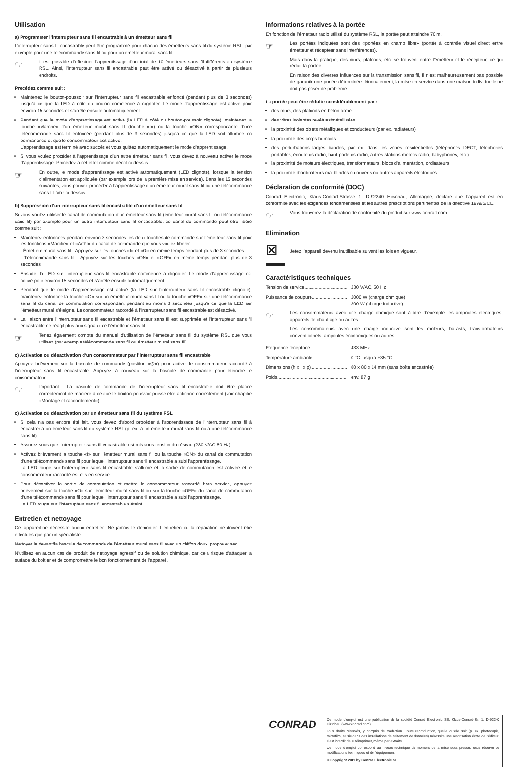Utilisation
a) Programmer l’interrupteur sans fil encastrable à un émetteur sans fil
L’interrupteur sans fil encastrable peut être programmé pour chacun des émetteurs sans fil du système RSL, par exemple pour une télécommande sans fil ou pour un émetteur mural sans fil.
☞
Il est possible d’effectuer l’apprentissage d’un total de 10 émetteurs sans fil différents du système RSL. Ainsi, l’interrupteur sans fil encastrable peut être activé ou désactivé à partir de plusieurs endroits.
Procédez comme suit :
Maintenez le bouton-poussoir sur l’interrupteur sans fil encastrable enfoncé (pendant plus de 3 secondes) jusqu’à ce que la LED à côté du bouton commence à clignoter. Le mode d’apprentissage est activé pour environ 15 secondes et s’arrête ensuite automatiquement.
Pendant que le mode d’apprentissage est activé (la LED à côté du bouton-poussoir clignote), maintenez la touche «Marche» d’un émetteur mural sans fil (touche «I») ou la touche «ON» correspondante d’une télécommande sans fil enfoncée (pendant plus de 3 secondes) jusqu’à ce que la LED soit allumée en permanence et que le consommateur soit activé.
L’apprentissage est terminé avec succès et vous quittez automatiquement le mode d’apprentissage.
Si vous voulez procéder à l’apprentissage d’un autre émetteur sans fil, vous devez à nouveau activer le mode d’apprentissage. Procédez à cet effet comme décrit ci-dessus.
☞
En outre, le mode d’apprentissage est activé automatiquement (LED clignote), lorsque la tension d’alimentation est appliquée (par exemple lors de la première mise en service). Dans les 15 secondes suivantes, vous pouvez procéder à l’apprentissage d’un émetteur mural sans fil ou une télécommande sans fil. Voir ci-dessus.
b) Suppression d’un interrupteur sans fil encastrable d’un émetteur sans fil
Si vous voulez utiliser le canal de commutation d’un émetteur sans fil (émetteur mural sans fil ou télécommande sans fil) par exemple pour un autre interrupteur sans fil encastrable, ce canal de commande peut être libéré comme suit :
Maintenez enfoncées pendant environ 3 secondes les deux touches de commande sur l’émetteur sans fil pour les fonctions «Marche» et «Arrêt» du canal de commande que vous voulez libérer.
- Émetteur mural sans fil : Appuyez sur les touches «I» et «O» en même temps pendant plus de 3 secondes
- Télécommande sans fil : Appuyez sur les touches «ON» et «OFF» en même temps pendant plus de 3 secondes
Ensuite, la LED sur l’interrupteur sans fil encastrable commence à clignoter. Le mode d’apprentissage est activé pour environ 15 secondes et s’arrête ensuite automatiquement.
Pendant que le mode d’apprentissage est activé (la LED sur l’interrupteur sans fil encastrable clignote), maintenez enfoncée la touche «O» sur un émetteur mural sans fil ou la touche «OFF» sur une télécommande sans fil du canal de commutation correspondant pendant au moins 3 secondes jusqu’à ce que la LED sur l’émetteur mural s’éteigne. Le consommateur raccordé à l’interrupteur sans fil encastrable est désactivé.
La liaison entre l’interrupteur sans fil encastrable et l’émetteur sans fil est supprimée et l’interrupteur sans fil encastrable ne réagit plus aux signaux de l’émetteur sans fil.
☞
Tenez également compte du manuel d’utilisation de l’émetteur sans fil du système RSL que vous utilisez (par exemple télécommande sans fil ou émetteur mural sans fil).
c) Activation ou désactivation d’un consommateur par l’interrupteur sans fil encastrable
Appuyez brièvement sur la bascule de commande (position «⏻») pour activer le consommateur raccordé à l’interrupteur sans fil encastrable. Appuyez à nouveau sur la bascule de commande pour éteindre le consommateur.
☞
Important : La bascule de commande de l’interrupteur sans fil encastrable doit être placée correctement de manière à ce que le bouton poussoir puisse être actionné correctement (voir chapitre «Montage et raccordement»).
c) Activation ou désactivation par un émetteur sans fil du système RSL
Si cela n’a pas encore été fait, vous devez d’abord procéder à l’apprentissage de l’interrupteur sans fil à encastrer à un émetteur sans fil du système RSL (p. ex. à un émetteur mural sans fil ou à une télécommande sans fil).
Assurez-vous que l’interrupteur sans fil encastrable est mis sous tension du réseau (230 V/AC 50 Hz).
Activez brièvement la touche «I» sur l’émetteur mural sans fil ou la touche «ON» du canal de commutation d’une télécommande sans fil pour lequel l’interrupteur sans fil encastrable a subi l’apprentissage.
La LED rouge sur l’interrupteur sans fil encastrable s’allume et la sortie de commutation est activée et le consommateur raccordé est mis en service.
Pour désactiver la sortie de commutation et mettre le consommateur raccordé hors service, appuyez brièvement sur la touche «O» sur l’émetteur mural sans fil ou sur la touche «OFF» du canal de commutation d’une télécommande sans fil pour lequel l’interrupteur sans fil encastrable a subi l’apprentissage.
La LED rouge sur l’interrupteur sans fil encastrable s’éteint.
Entretien et nettoyage
Cet appareil ne nécessite aucun entretien. Ne jamais le démonter. L’entretien ou la réparation ne doivent être effectués que par un spécialiste.
Nettoyer le devant/la bascule de commande de l’émetteur mural sans fil avec un chiffon doux, propre et sec.
N’utilisez en aucun cas de produit de nettoyage agressif ou de solution chimique, car cela risque d’attaquer la surface du boîtier et de compromettre le bon fonctionnement de l’appareil.
Informations relatives à la portée
En fonction de l’émetteur radio utilisé du système RSL, la portée peut atteindre 70 m.
☞
Les portées indiquées sont des «portées en champ libre» (portée à contrôle visuel direct entre émetteur et récepteur sans interférences).
Mais dans la pratique, des murs, plafonds, etc. se trouvent entre l’émetteur et le récepteur, ce qui réduit la portée.
En raison des diverses influences sur la transmission sans fil, il n’est malheureusement pas possible de garantir une portée déterminée. Normalement, la mise en service dans une maison individuelle ne doit pas poser de problème.
La portée peut être réduite considérablement par :
des murs, des plafonds en béton armé
des vitres isolantes revêtues/métallisées
la proximité des objets métalliques et conducteurs (par ex. radiateurs)
la proximité des corps humains
des perturbations larges bandes, par ex. dans les zones résidentielles (téléphones DECT, téléphones portables, écouteurs radio, haut-parleurs radio, autres stations météos radio, babyphones, etc.)
la proximité de moteurs électriques, transformateurs, blocs d’alimentation, ordinateurs
la proximité d’ordinateurs mal blindés ou ouverts ou autres appareils électriques.
Déclaration de conformité (DOC)
Conrad Electronic, Klaus-Conrad-Strasse 1, D-92240 Hirschau, Allemagne, déclare que l’appareil est en conformité avec les exigences fondamentales et les autres prescriptions pertinentes de la directive 1999/5/CE.
☞
Vous trouverez la déclaration de conformité du produit sur www.conrad.com.
Elimination
⊠
Jetez l’appareil devenu inutilisable suivant les lois en vigueur.
Caractéristiques techniques
| Tension de service................................. | 230 V/AC, 50 Hz |
| Puissance de coupure........................... | 2000 W (charge ohmique) 300 W (charge inductive) |
☞
Les consommateurs avec une charge ohmique sont à titre d’exemple les ampoules électriques, appareils de chauffage ou autres.
Les consommateurs avec une charge inductive sont les moteurs, ballasts, transformateurs conventionnels, ampoules économiques ou autres.
| Fréquence réceptrice............................ | 433 MHz |
| Température ambiante........................... | 0 °C jusqu’à +35 °C |
| Dimensions (h x l x p)............................ | 80 x 80 x 14 mm (sans boîte encastrée) |
| Poids..................................................... | env. 87 g |
CONRAD
Ce mode d'emploi est une publication de la société Conrad Electronic SE, Klaus-Conrad-Str. 1, D-92240 Hirschau (www.conrad.com).
Tous droits réservés, y compris de traduction. Toute reproduction, quelle qu'elle soit (p. ex. photocopie, microfilm, saisie dans des installations de traitement de données) nécessite une autorisation écrite de l'éditeur. Il est interdit de le réimprimer, même par extraits.
Ce mode d'emploi correspond au niveau technique du moment de la mise sous presse. Sous réserve de modifications techniques et de l'équipement.
© Copyright 2011 by Conrad Electronic SE.